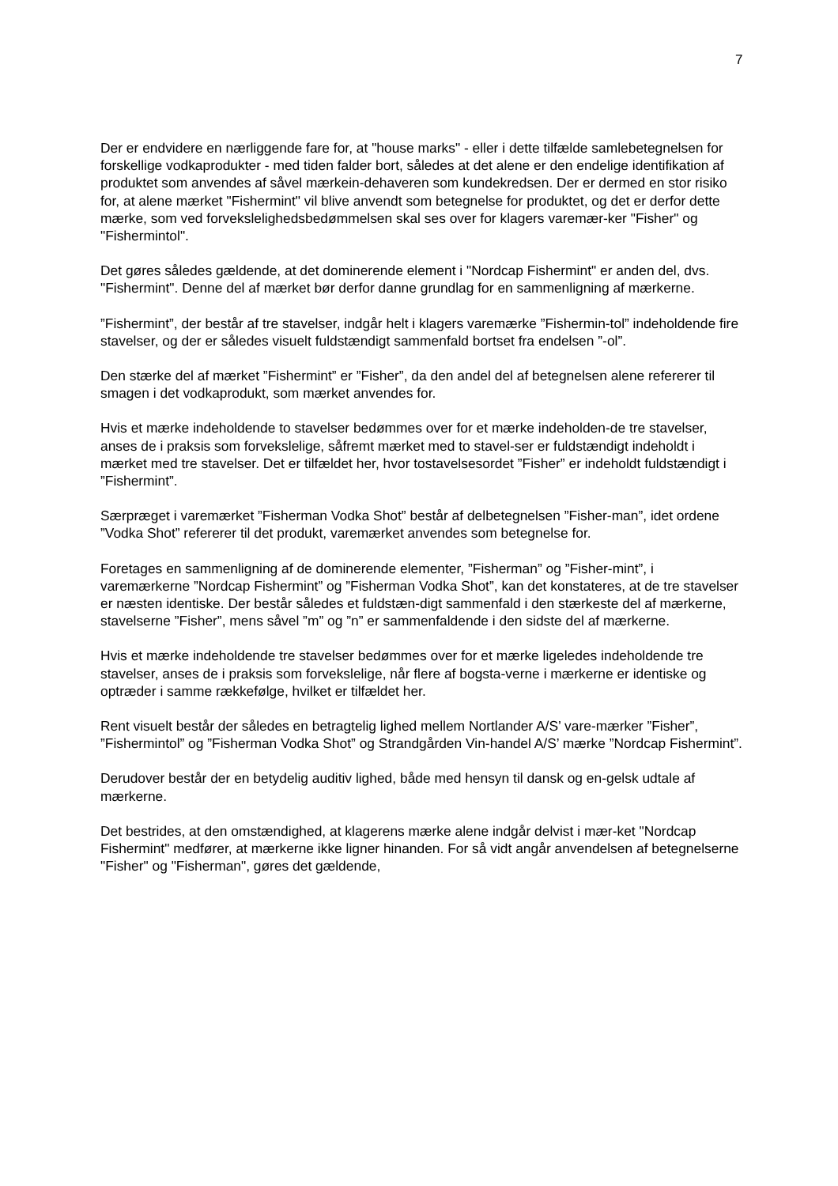7
Der er endvidere en nærliggende fare for, at "house marks" - eller i dette tilfælde samlebetegnelsen for forskellige vodkaprodukter - med tiden falder bort, således at det alene er den endelige identifikation af produktet som anvendes af såvel mærkein-dehaveren som kundekredsen. Der er dermed en stor risiko for, at alene mærket "Fishermint" vil blive anvendt som betegnelse for produktet, og det er derfor dette mærke, som ved forvekslelighedsbedømmelsen skal ses over for klagers varemær-ker "Fisher" og "Fishermintol".
Det gøres således gældende, at det dominerende element i "Nordcap Fishermint" er anden del, dvs. "Fishermint". Denne del af mærket bør derfor danne grundlag for en sammenligning af mærkerne.
”Fishermint”, der består af tre stavelser, indgår helt i klagers varemærke ”Fishermin-tol” indeholdende fire stavelser, og der er således visuelt fuldstændigt sammenfald bortset fra endelsen ”-ol”.
Den stærke del af mærket ”Fishermint” er ”Fisher”, da den andel del af betegnelsen alene refererer til smagen i det vodkaprodukt, som mærket anvendes for.
Hvis et mærke indeholdende to stavelser bedømmes over for et mærke indeholden-de tre stavelser, anses de i praksis som forvekslelige, såfremt mærket med to stavel-ser er fuldstændigt indeholdt i mærket med tre stavelser. Det er tilfældet her, hvor tostavelsesordet ”Fisher” er indeholdt fuldstændigt i ”Fishermint”.
Særpræget i varemærket ”Fisherman Vodka Shot” består af delbetegnelsen ”Fisher-man”, idet ordene ”Vodka Shot” refererer til det produkt, varemærket anvendes som betegnelse for.
Foretages en sammenligning af de dominerende elementer, ”Fisherman” og ”Fisher-mint”, i varemærkerne ”Nordcap Fishermint” og ”Fisherman Vodka Shot”, kan det konstateres, at de tre stavelser er næsten identiske. Der består således et fuldstæn-digt sammenfald i den stærkeste del af mærkerne, stavelserne ”Fisher”, mens såvel ”m” og ”n” er sammenfaldende i den sidste del af mærkerne.
Hvis et mærke indeholdende tre stavelser bedømmes over for et mærke ligeledes indeholdende tre stavelser, anses de i praksis som forvekslelige, når flere af bogsta-verne i mærkerne er identiske og optræder i samme rækkefølge, hvilket er tilfældet her.
Rent visuelt består der således en betragtelig lighed mellem Nortlander A/S’ vare-mærker ”Fisher”, ”Fishermintol” og ”Fisherman Vodka Shot” og Strandgården Vin-handel A/S’ mærke ”Nordcap Fishermint”.
Derudover består der en betydelig auditiv lighed, både med hensyn til dansk og en-gelsk udtale af mærkerne.
Det bestrides, at den omstændighed, at klagerens mærke alene indgår delvist i mær-ket "Nordcap Fishermint" medfører, at mærkerne ikke ligner hinanden. For så vidt angår anvendelsen af betegnelserne "Fisher" og "Fisherman", gøres det gældende,